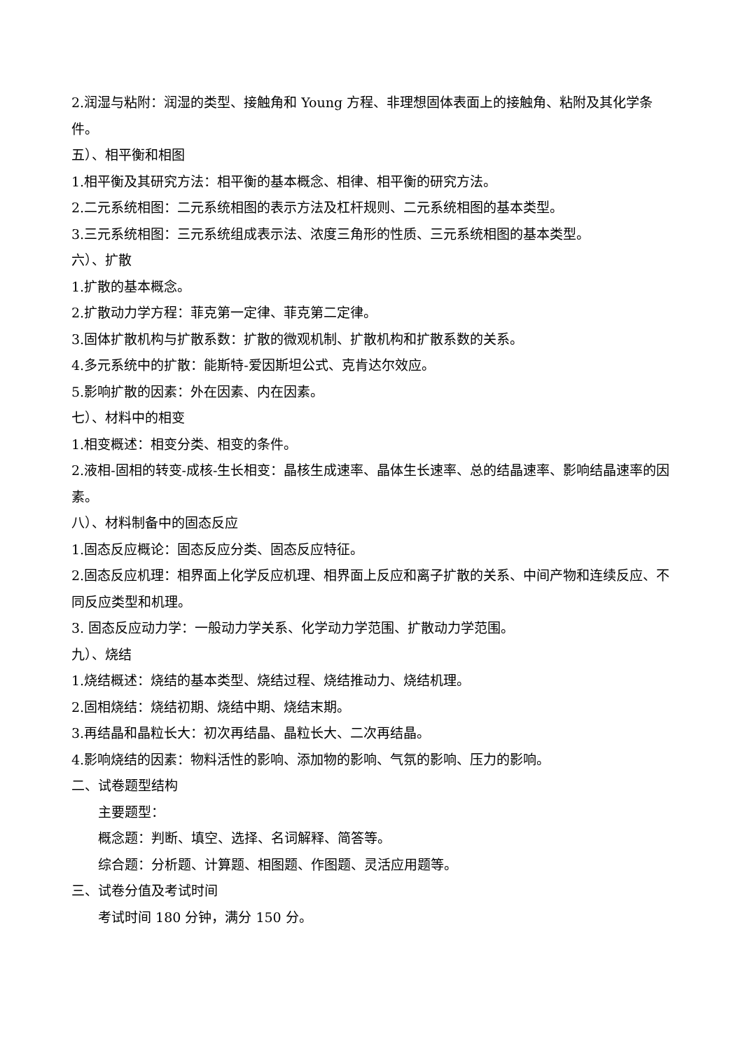2.润湿与粘附：润湿的类型、接触角和 Young 方程、非理想固体表面上的接触角、粘附及其化学条件。
五）、相平衡和相图
1.相平衡及其研究方法：相平衡的基本概念、相律、相平衡的研究方法。
2.二元系统相图：二元系统相图的表示方法及杠杆规则、二元系统相图的基本类型。
3.三元系统相图：三元系统组成表示法、浓度三角形的性质、三元系统相图的基本类型。
六）、扩散
1.扩散的基本概念。
2.扩散动力学方程：菲克第一定律、菲克第二定律。
3.固体扩散机构与扩散系数：扩散的微观机制、扩散机构和扩散系数的关系。
4.多元系统中的扩散：能斯特-爱因斯坦公式、克肯达尔效应。
5.影响扩散的因素：外在因素、内在因素。
七）、材料中的相变
1.相变概述：相变分类、相变的条件。
2.液相-固相的转变-成核-生长相变：晶核生成速率、晶体生长速率、总的结晶速率、影响结晶速率的因素。
八）、材料制备中的固态反应
1.固态反应概论：固态反应分类、固态反应特征。
2.固态反应机理：相界面上化学反应机理、相界面上反应和离子扩散的关系、中间产物和连续反应、不同反应类型和机理。
3. 固态反应动力学：一般动力学关系、化学动力学范围、扩散动力学范围。
九）、烧结
1.烧结概述：烧结的基本类型、烧结过程、烧结推动力、烧结机理。
2.固相烧结：烧结初期、烧结中期、烧结末期。
3.再结晶和晶粒长大：初次再结晶、晶粒长大、二次再结晶。
4.影响烧结的因素：物料活性的影响、添加物的影响、气氛的影响、压力的影响。
二、试卷题型结构
主要题型：
概念题：判断、填空、选择、名词解释、简答等。
综合题：分析题、计算题、相图题、作图题、灵活应用题等。
三、试卷分值及考试时间
考试时间 180 分钟，满分 150 分。